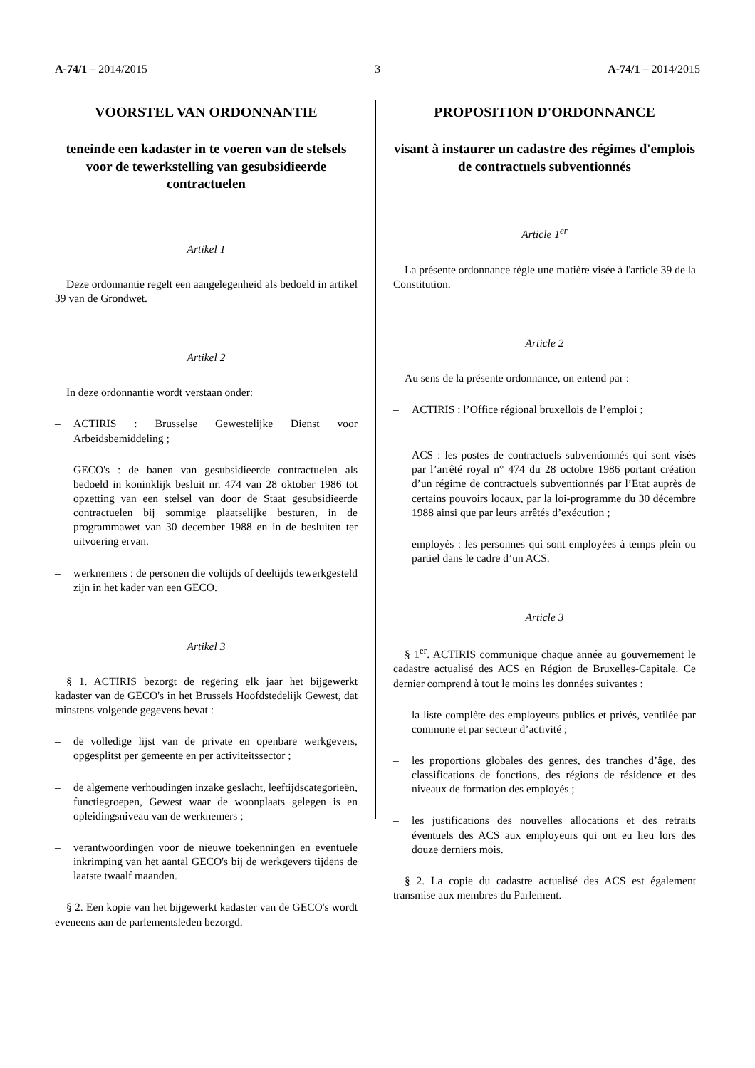A-74/1 – 2014/2015 3 A-74/1 – 2014/2015
VOORSTEL VAN ORDONNANTIE
teneinde een kadaster in te voeren van de stelsels voor de tewerkstelling van gesubsidieerde contractuelen
Artikel 1
Deze ordonnantie regelt een aangelegenheid als bedoeld in artikel 39 van de Grondwet.
Artikel 2
In deze ordonnantie wordt verstaan onder:
– ACTIRIS : Brusselse Gewestelijke Dienst voor Arbeidsbemiddeling ;
– GECO's : de banen van gesubsidieerde contractuelen als bedoeld in koninklijk besluit nr. 474 van 28 oktober 1986 tot opzetting van een stelsel van door de Staat gesubsidieerde contractuelen bij sommige plaatselijke besturen, in de programmawet van 30 december 1988 en in de besluiten ter uitvoering ervan.
– werknemers : de personen die voltijds of deeltijds tewerkgesteld zijn in het kader van een GECO.
Artikel 3
§ 1. ACTIRIS bezorgt de regering elk jaar het bijgewerkt kadaster van de GECO's in het Brussels Hoofdstedelijk Gewest, dat minstens volgende gegevens bevat :
– de volledige lijst van de private en openbare werkgevers, opgesplitst per gemeente en per activiteitssector ;
– de algemene verhoudingen inzake geslacht, leeftijdscategorieën, functiegroepen, Gewest waar de woonplaats gelegen is en opleidingsniveau van de werknemers ;
– verantwoordingen voor de nieuwe toekenningen en eventuele inkrimping van het aantal GECO's bij de werkgevers tijdens de laatste twaalf maanden.
§ 2. Een kopie van het bijgewerkt kadaster van de GECO's wordt eveneens aan de parlementsleden bezorgd.
PROPOSITION D'ORDONNANCE
visant à instaurer un cadastre des régimes d'emplois de contractuels subventionnés
Article 1<sup>er</sup>
La présente ordonnance règle une matière visée à l'article 39 de la Constitution.
Article 2
Au sens de la présente ordonnance, on entend par :
– ACTIRIS : l’Office régional bruxellois de l’emploi ;
– ACS : les postes de contractuels subventionnés qui sont visés par l’arrêté royal n° 474 du 28 octobre 1986 portant création d’un régime de contractuels subventionnés par l’Etat auprès de certains pouvoirs locaux, par la loi-programme du 30 décembre 1988 ainsi que par leurs arrêtés d’exécution ;
– employés : les personnes qui sont employées à temps plein ou partiel dans le cadre d’un ACS.
Article 3
§ 1<sup>er</sup>. ACTIRIS communique chaque année au gouvernement le cadastre actualisé des ACS en Région de Bruxelles-Capitale. Ce dernier comprend à tout le moins les données suivantes :
– la liste complète des employeurs publics et privés, ventilée par commune et par secteur d’activité ;
– les proportions globales des genres, des tranches d’âge, des classifications de fonctions, des régions de résidence et des niveaux de formation des employés ;
– les justifications des nouvelles allocations et des retraits éventuels des ACS aux employeurs qui ont eu lieu lors des douze derniers mois.
§ 2. La copie du cadastre actualisé des ACS est également transmise aux membres du Parlement.